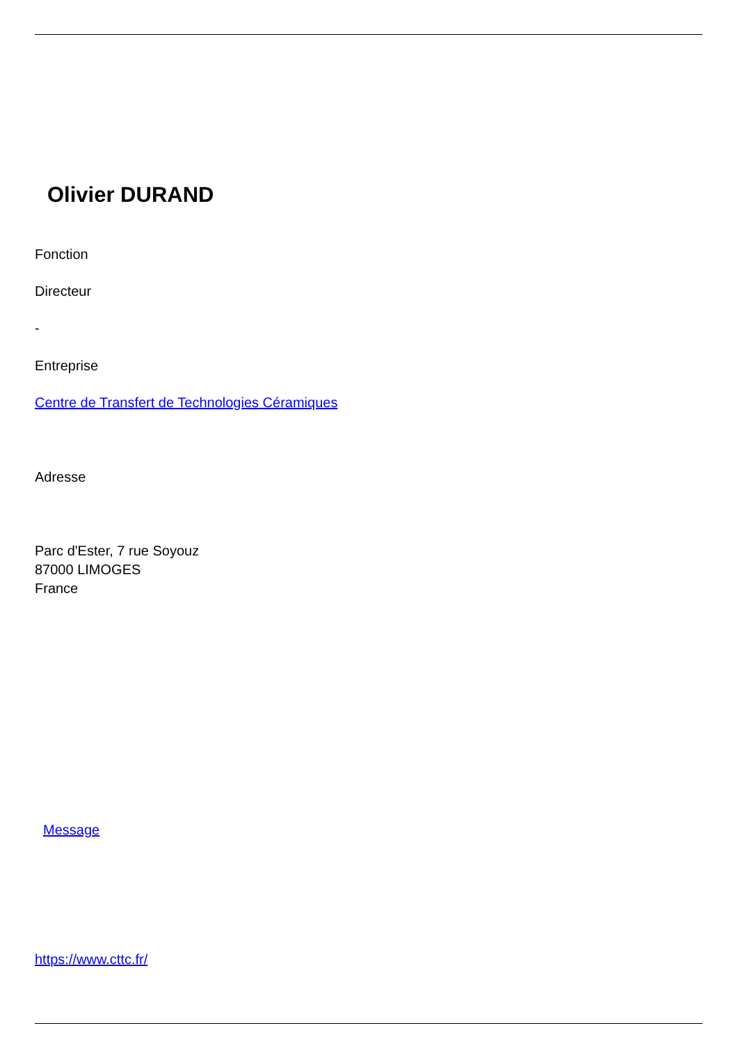Olivier DURAND
Fonction
Directeur
-
Entreprise
Centre de Transfert de Technologies Céramiques
Adresse
Parc d'Ester, 7 rue Soyouz
87000 LIMOGES
France
Message
https://www.cttc.fr/